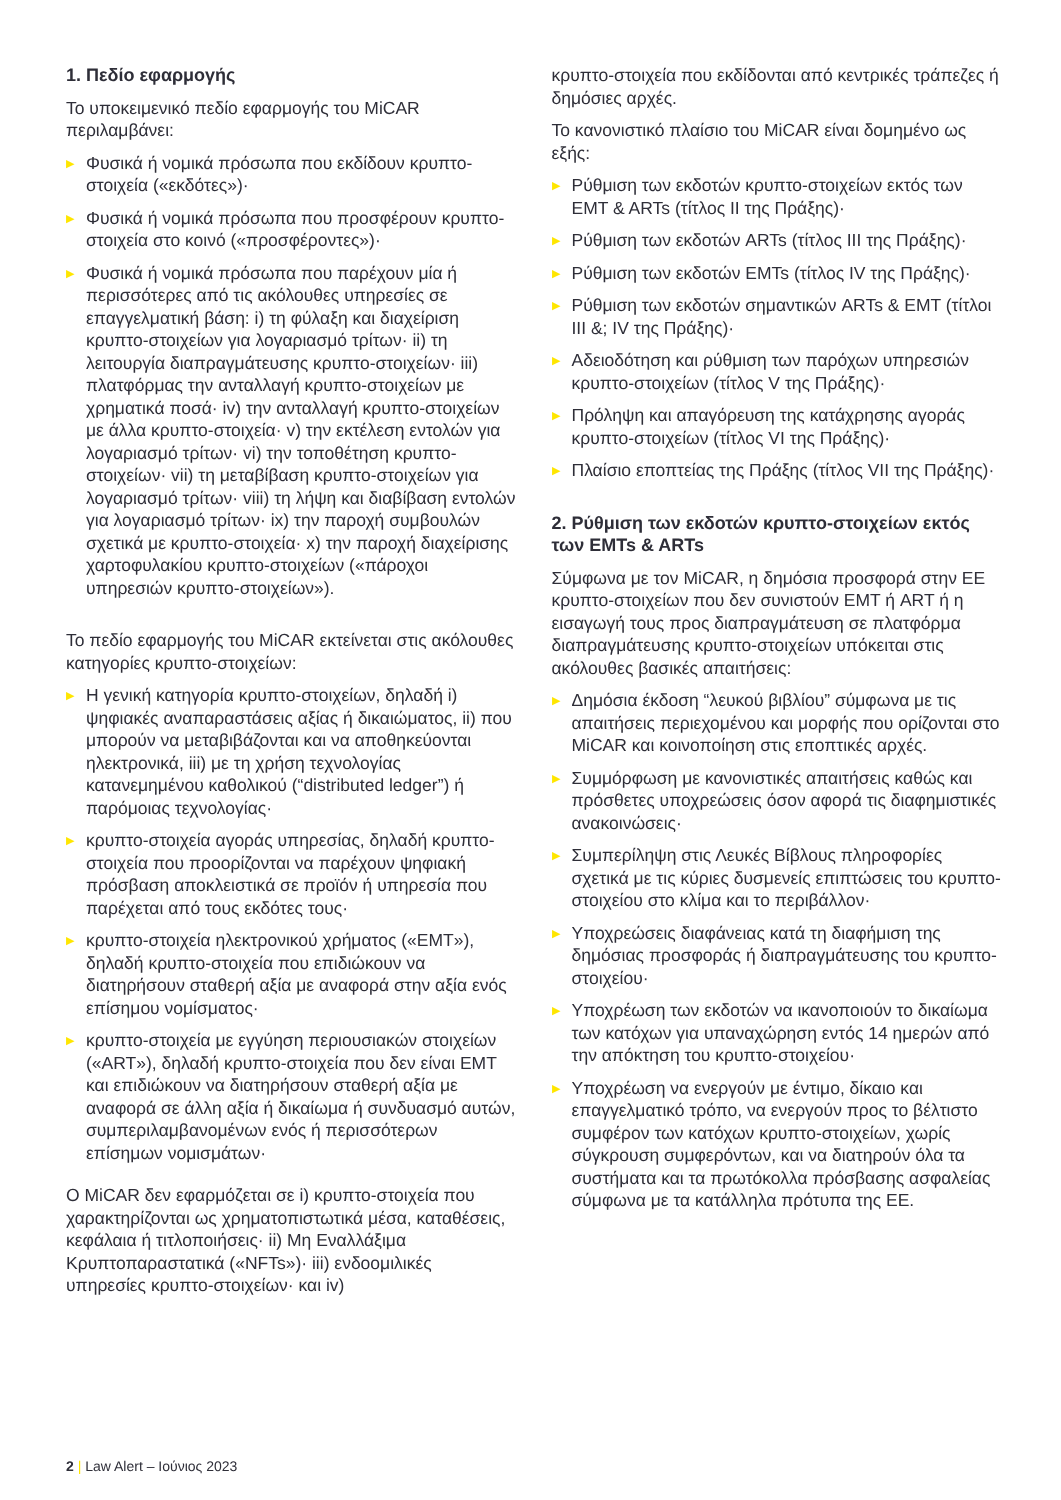1. Πεδίο εφαρμογής
Το υποκειμενικό πεδίο εφαρμογής του MiCAR περιλαμβάνει:
▶ Φυσικά ή νομικά πρόσωπα που εκδίδουν κρυπτο-στοιχεία («εκδότες»)·
▶ Φυσικά ή νομικά πρόσωπα που προσφέρουν κρυπτο-στοιχεία στο κοινό («προσφέροντες»)·
▶ Φυσικά ή νομικά πρόσωπα που παρέχουν μία ή περισσότερες από τις ακόλουθες υπηρεσίες σε επαγγελματική βάση: i) τη φύλαξη και διαχείριση κρυπτο-στοιχείων για λογαριασμό τρίτων· ii) τη λειτουργία διαπραγμάτευσης κρυπτο-στοιχείων· iii) πλατφόρμας την ανταλλαγή κρυπτο-στοιχείων με χρηματικά ποσά· iv) την ανταλλαγή κρυπτο-στοιχείων με άλλα κρυπτο-στοιχεία· v) την εκτέλεση εντολών για λογαριασμό τρίτων· vi) την τοποθέτηση κρυπτο-στοιχείων· vii) τη μεταβίβαση κρυπτο-στοιχείων για λογαριασμό τρίτων· viii) τη λήψη και διαβίβαση εντολών για λογαριασμό τρίτων· ix) την παροχή συμβουλών σχετικά με κρυπτο-στοιχεία· x) την παροχή διαχείρισης χαρτοφυλακίου κρυπτο-στοιχείων («πάροχοι υπηρεσιών κρυπτο-στοιχείων»).
Το πεδίο εφαρμογής του MiCAR εκτείνεται στις ακόλουθες κατηγορίες κρυπτο-στοιχείων:
▶ Η γενική κατηγορία κρυπτο-στοιχείων, δηλαδή i) ψηφιακές αναπαραστάσεις αξίας ή δικαιώματος, ii) που μπορούν να μεταβιβάζονται και να αποθηκεύονται ηλεκτρονικά, iii) με τη χρήση τεχνολογίας κατανεμημένου καθολικού (“distributed ledger”) ή παρόμοιας τεχνολογίας·
▶ κρυπτο-στοιχεία αγοράς υπηρεσίας, δηλαδή κρυπτο-στοιχεία που προορίζονται να παρέχουν ψηφιακή πρόσβαση αποκλειστικά σε προϊόν ή υπηρεσία που παρέχεται από τους εκδότες τους·
▶ κρυπτο-στοιχεία ηλεκτρονικού χρήματος («EMT»), δηλαδή κρυπτο-στοιχεία που επιδιώκουν να διατηρήσουν σταθερή αξία με αναφορά στην αξία ενός επίσημου νομίσματος·
▶ κρυπτο-στοιχεία με εγγύηση περιουσιακών στοιχείων («ART»), δηλαδή κρυπτο-στοιχεία που δεν είναι EMT και επιδιώκουν να διατηρήσουν σταθερή αξία με αναφορά σε άλλη αξία ή δικαίωμα ή συνδυασμό αυτών, συμπεριλαμβανομένων ενός ή περισσότερων επίσημων νομισμάτων·
Ο MiCAR δεν εφαρμόζεται σε i) κρυπτο-στοιχεία που χαρακτηρίζονται ως χρηματοπιστωτικά μέσα, καταθέσεις, κεφάλαια ή τιτλοποιήσεις· ii) Μη Εναλλάξιμα Κρυπτοπαραστατικά («NFTs»)· iii) ενδοομιλικές υπηρεσίες κρυπτο-στοιχείων· και iv)
κρυπτο-στοιχεία που εκδίδονται από κεντρικές τράπεζες ή δημόσιες αρχές.
Το κανονιστικό πλαίσιο του MiCAR είναι δομημένο ως εξής:
▶ Ρύθμιση των εκδοτών κρυπτο-στοιχείων εκτός των EMT & ARTs (τίτλος II της Πράξης)·
▶ Ρύθμιση των εκδοτών ARTs (τίτλος III της Πράξης)·
▶ Ρύθμιση των εκδοτών EMTs (τίτλος IV της Πράξης)·
▶ Ρύθμιση των εκδοτών σημαντικών ARTs & EMT (τίτλοι III &; IV της Πράξης)·
▶ Αδειοδότηση και ρύθμιση των παρόχων υπηρεσιών κρυπτο-στοιχείων (τίτλος V της Πράξης)·
▶ Πρόληψη και απαγόρευση της κατάχρησης αγοράς κρυπτο-στοιχείων (τίτλος VI της Πράξης)·
▶ Πλαίσιο εποπτείας της Πράξης (τίτλος VII της Πράξης)·
2. Ρύθμιση των εκδοτών κρυπτο-στοιχείων εκτός των EMTs & ARTs
Σύμφωνα με τον MiCAR, η δημόσια προσφορά στην ΕΕ κρυπτο-στοιχείων που δεν συνιστούν EMT ή ART ή η εισαγωγή τους προς διαπραγμάτευση σε πλατφόρμα διαπραγμάτευσης κρυπτο-στοιχείων υπόκειται στις ακόλουθες βασικές απαιτήσεις:
▶ Δημόσια έκδοση “λευκού βιβλίου” σύμφωνα με τις απαιτήσεις περιεχομένου και μορφής που ορίζονται στο MiCAR και κοινοποίηση στις εποπτικές αρχές.
▶ Συμμόρφωση με κανονιστικές απαιτήσεις καθώς και πρόσθετες υποχρεώσεις όσον αφορά τις διαφημιστικές ανακοινώσεις·
▶ Συμπερίληψη στις Λευκές Βίβλους πληροφορίες σχετικά με τις κύριες δυσμενείς επιπτώσεις του κρυπτο-στοιχείου στο κλίμα και το περιβάλλον·
▶ Υποχρεώσεις διαφάνειας κατά τη διαφήμιση της δημόσιας προσφοράς ή διαπραγμάτευσης του κρυπτο-στοιχείου·
▶ Υποχρέωση των εκδοτών να ικανοποιούν το δικαίωμα των κατόχων για υπαναχώρηση εντός 14 ημερών από την απόκτηση του κρυπτο-στοιχείου·
▶ Υποχρέωση να ενεργούν με έντιμο, δίκαιο και επαγγελματικό τρόπο, να ενεργούν προς το βέλτιστο συμφέρον των κατόχων κρυπτο-στοιχείων, χωρίς σύγκρουση συμφερόντων, και να διατηρούν όλα τα συστήματα και τα πρωτόκολλα πρόσβασης ασφαλείας σύμφωνα με τα κατάλληλα πρότυπα της ΕΕ.
2 | Law Alert – Ιούνιος 2023